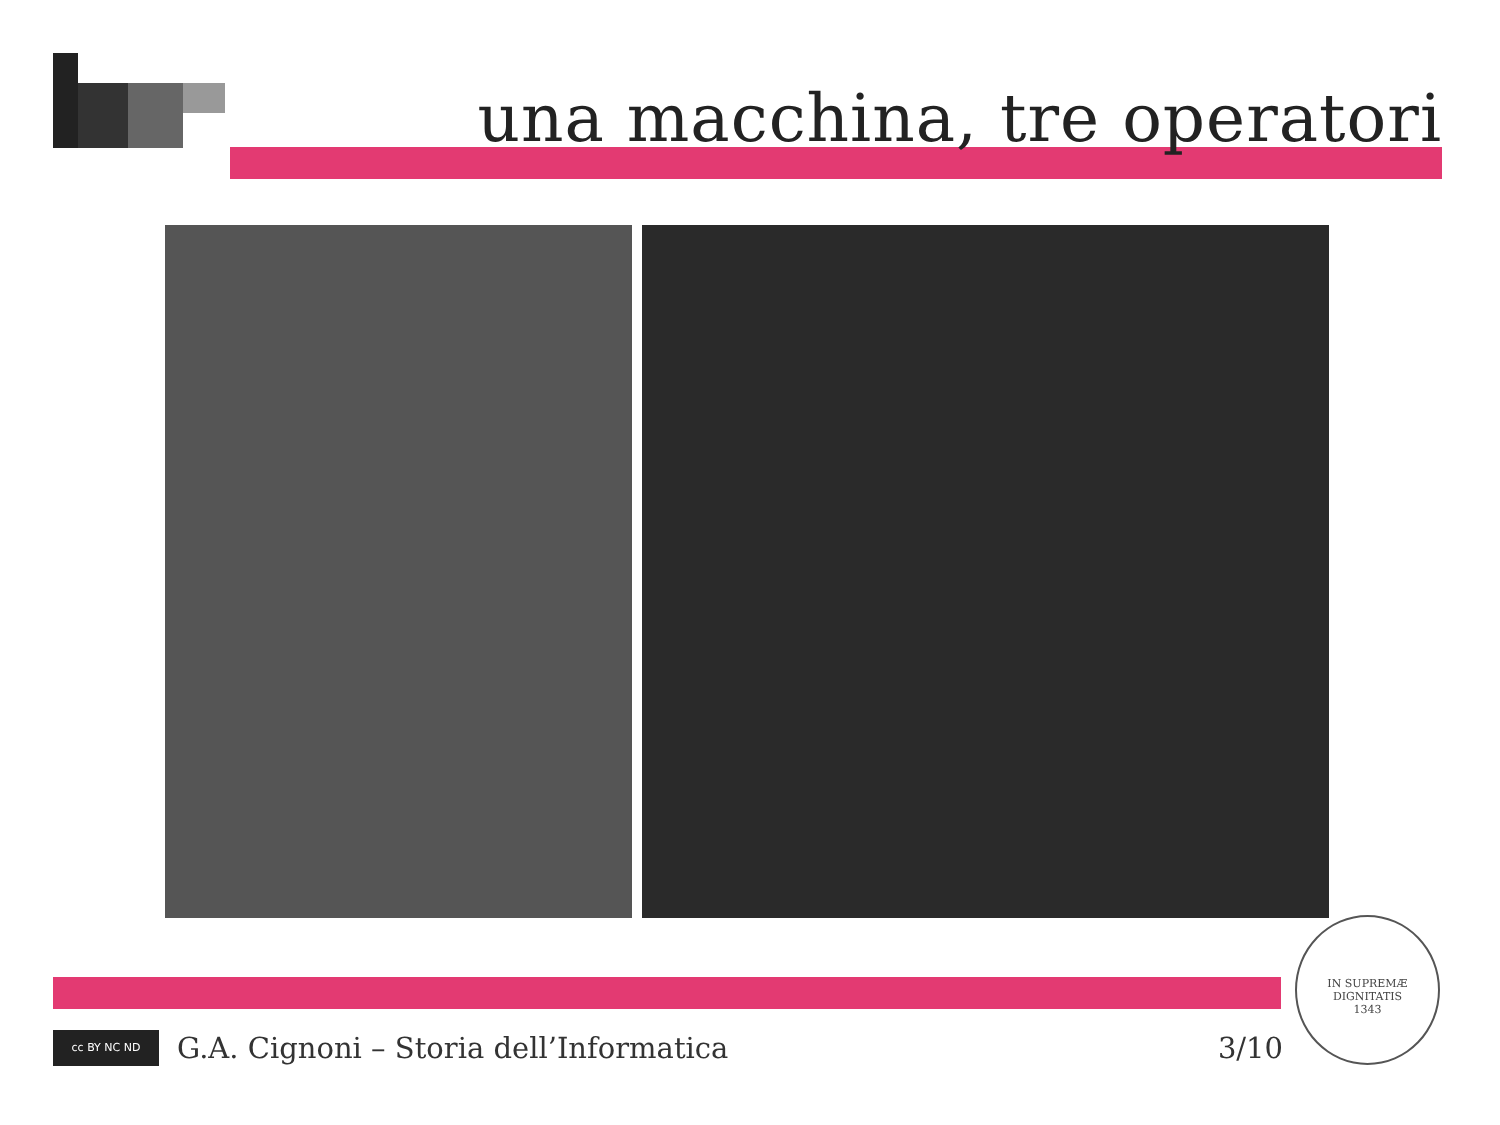una macchina, tre operatori
IN SUPREMÆ DIGNITATIS
1343
cc BY NC ND
G.A. Cignoni – Storia dell’Informatica 3/10